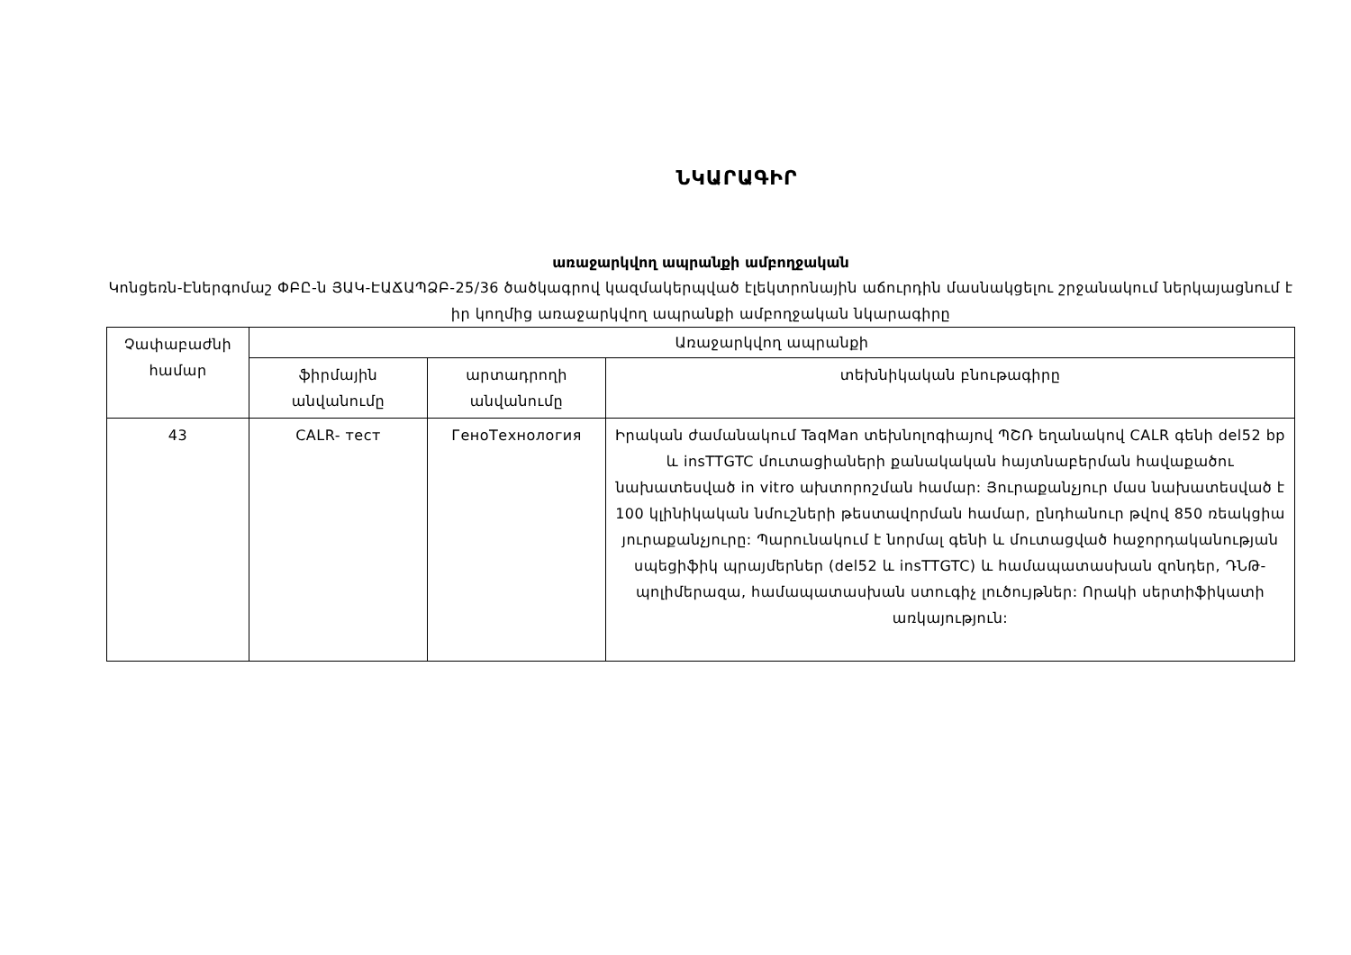ՆԿԱՐԱԳԻՐ
առաջարկվող ապրանքի ամբողջական
Կոնցեռն-Էներգոմաշ ՓԲԸ-ն ՅԱԿ-ԷԱՃԱՊՁԲ-25/36 ծածկագրով կազմակերպված էլեկտրոնային աճուրդին մասնակցելու շրջանակում ներկայացնում է իր կողմից առաջարկվող ապրանքի ամբողջական նկարագիրը
| Չափաբաժնի համար | Առաջարկվող ապրանքի | | |
| --- | --- | --- | --- |
| | ֆիրմային անվանումը | արտադրողի անվանումը | տեխնիկական բնութագիրը |
| 43 | CALR- тест | ГеноТехнология | Իրական ժամանակում TaqMan տեխնոլոգիայով ՊՇՌ եղանակով CALR գենի del52 bp և insTTGTC մուտացիաների քանակական հայտնաբերման հավաքածու նախատեսված in vitro ախտորոշման համար: Յուրաքանչյուր մաս նախատեսված է 100 կլինիկական նմուշների թեստավորման համար, ընդհանուր թվով 850 ռեակցիա յուրաքանչյուրը: Պարունակում է նորմալ գենի և մուտացված հաջորդականության սպեցիֆիկ պրայմերներ (del52 և insTTGTC) և համապատասխան զոնդեր, ԴՆԹ-պոլիմերազա, համապատասխան ստուգիչ լուծույթներ: Որակի սերտիֆիկատի առկայություն: |